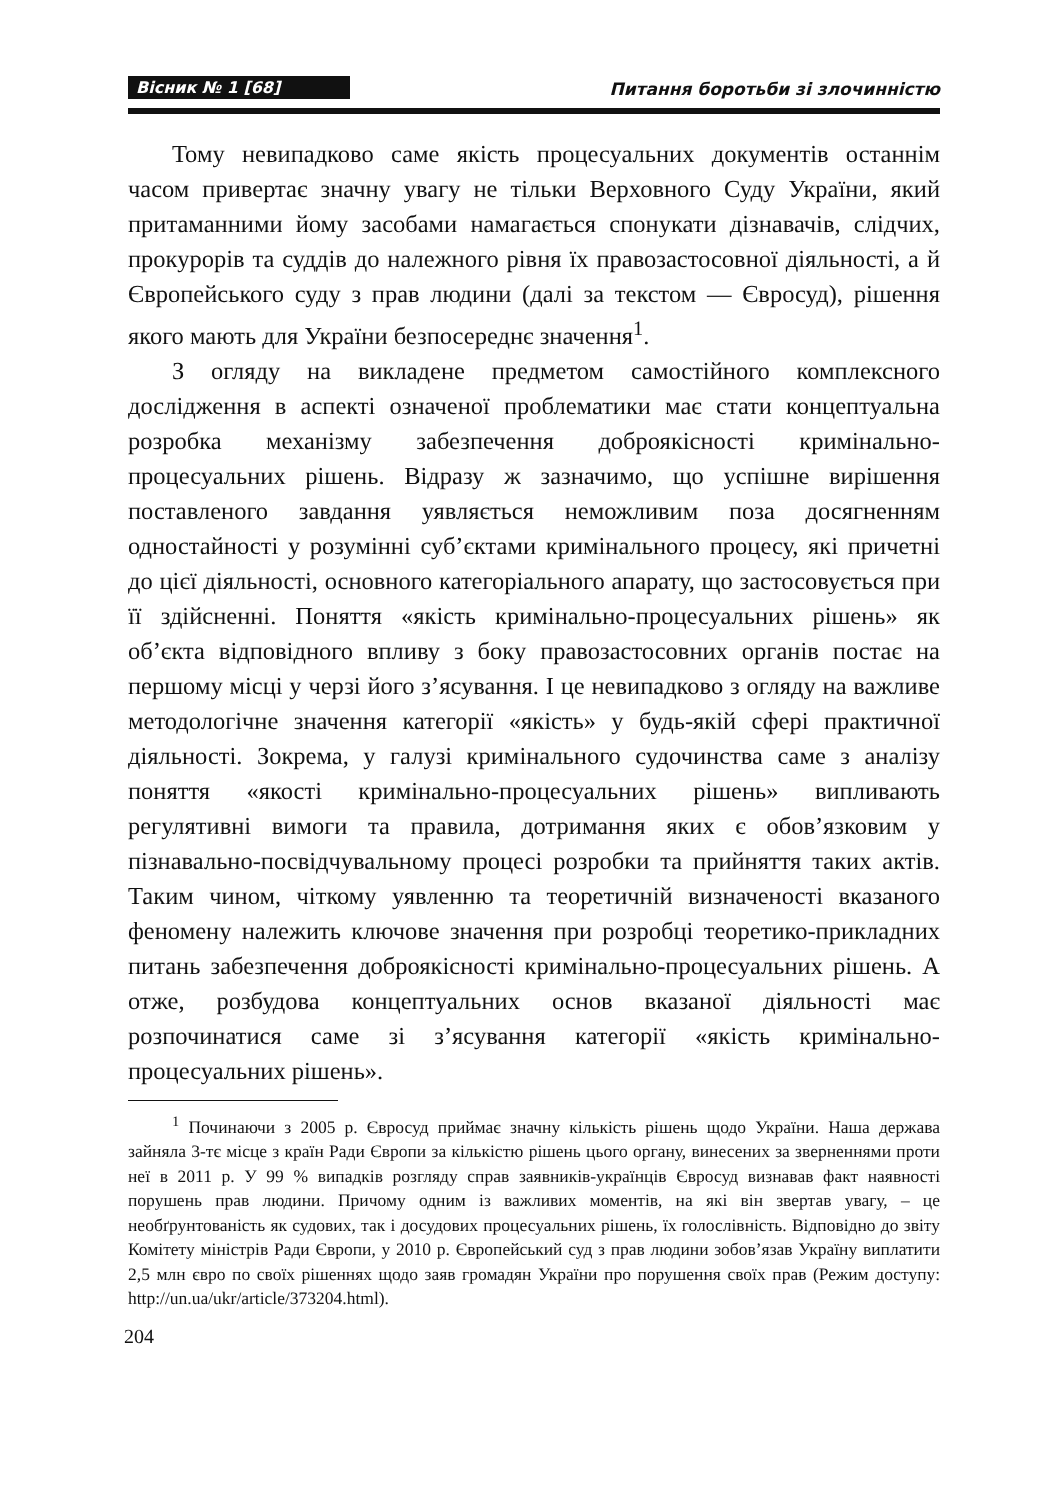Вісник № 1 [68]
Питання боротьби зі злочинністю
Тому невипадково саме якість процесуальних документів останнім часом привертає значну увагу не тільки Верховного Суду України, який притаманними йому засобами намагається спонукати дізнавачів, слідчих, прокурорів та суддів до належного рівня їх правозастосовної діяльності, а й Європейського суду з прав людини (далі за текстом — Євросуд), рішення якого мають для України безпосереднє значення<sup>1</sup>.
З огляду на викладене предметом самостійного комплексного дослідження в аспекті означеної проблематики має стати концептуальна розробка механізму забезпечення доброякісності кримінально-процесуальних рішень. Відразу ж зазначимо, що успішне вирішення поставленого завдання уявляється неможливим поза досягненням одностайності у розумінні суб’єктами кримінального процесу, які причетні до цієї діяльності, основного категоріального апарату, що застосовується при її здійсненні. Поняття «якість кримінально-процесуальних рішень» як об’єкта відповідного впливу з боку правозастосовних органів постає на першому місці у черзі його з’ясування. І це невипадково з огляду на важливе методологічне значення категорії «якість» у будь-якій сфері практичної діяльності. Зокрема, у галузі кримінального судочинства саме з аналізу поняття «якості кримінально-процесуальних рішень» випливають регулятивні вимоги та правила, дотримання яких є обов’язковим у пізнавально-посвідчувальному процесі розробки та прийняття таких актів. Таким чином, чіткому уявленню та теоретичній визначеності вказаного феномену належить ключове значення при розробці теоретико-прикладних питань забезпечення доброякісності кримінально-процесуальних рішень. А отже, розбудова концептуальних основ вказаної діяльності має розпочинатися саме зі з’ясування категорії «якість кримінально-процесуальних рішень».
<sup>1</sup> Починаючи з 2005 р. Євросуд приймає значну кількість рішень щодо України. Наша держава зайняла 3-тє місце з країн Ради Європи за кількістю рішень цього органу, винесених за зверненнями проти неї в 2011 р. У 99 % випадків розгляду справ заявників-українців Євросуд визнавав факт наявності порушень прав людини. Причому одним із важливих моментів, на які він звертав увагу, – це необґрунтованість як судових, так і досудових процесуальних рішень, їх голослівність. Відповідно до звіту Комітету міністрів Ради Європи, у 2010 р. Європейський суд з прав людини зобов’язав Україну виплатити 2,5 млн євро по своїх рішеннях щодо заяв громадян України про порушення своїх прав (Режим доступу: http://un.ua/ukr/article/373204.html).
204